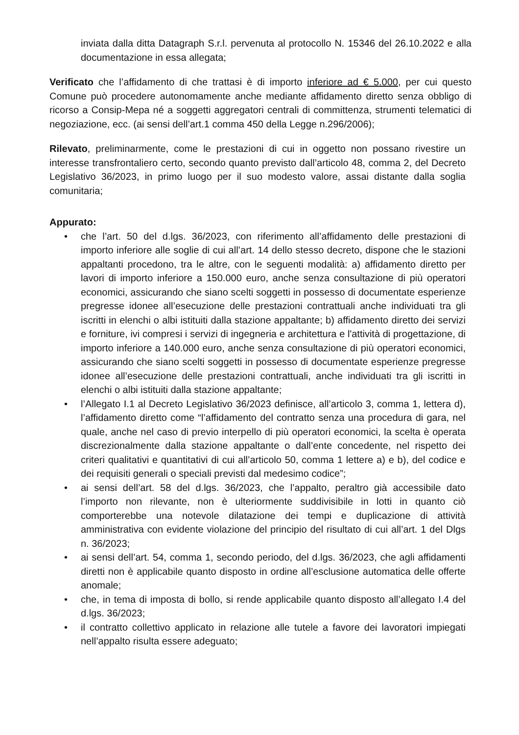inviata dalla ditta Datagraph S.r.l. pervenuta al protocollo N. 15346 del 26.10.2022 e alla documentazione in essa allegata;
Verificato che l’affidamento di che trattasi è di importo inferiore ad € 5.000, per cui questo Comune può procedere autonomamente anche mediante affidamento diretto senza obbligo di ricorso a Consip-Mepa né a soggetti aggregatori centrali di committenza, strumenti telematici di negoziazione, ecc. (ai sensi dell’art.1 comma 450 della Legge n.296/2006);
Rilevato, preliminarmente, come le prestazioni di cui in oggetto non possano rivestire un interesse transfrontaliero certo, secondo quanto previsto dall’articolo 48, comma 2, del Decreto Legislativo 36/2023, in primo luogo per il suo modesto valore, assai distante dalla soglia comunitaria;
Appurato:
• che l’art. 50 del d.lgs. 36/2023, con riferimento all’affidamento delle prestazioni di importo inferiore alle soglie di cui all’art. 14 dello stesso decreto, dispone che le stazioni appaltanti procedono, tra le altre, con le seguenti modalità: a) affidamento diretto per lavori di importo inferiore a 150.000 euro, anche senza consultazione di più operatori economici, assicurando che siano scelti soggetti in possesso di documentate esperienze pregresse idonee all’esecuzione delle prestazioni contrattuali anche individuati tra gli iscritti in elenchi o albi istituiti dalla stazione appaltante; b) affidamento diretto dei servizi e forniture, ivi compresi i servizi di ingegneria e architettura e l'attività di progettazione, di importo inferiore a 140.000 euro, anche senza consultazione di più operatori economici, assicurando che siano scelti soggetti in possesso di documentate esperienze pregresse idonee all’esecuzione delle prestazioni contrattuali, anche individuati tra gli iscritti in elenchi o albi istituiti dalla stazione appaltante;
• l’Allegato I.1 al Decreto Legislativo 36/2023 definisce, all’articolo 3, comma 1, lettera d), l’affidamento diretto come “l’affidamento del contratto senza una procedura di gara, nel quale, anche nel caso di previo interpello di più operatori economici, la scelta è operata discrezionalmente dalla stazione appaltante o dall’ente concedente, nel rispetto dei criteri qualitativi e quantitativi di cui all’articolo 50, comma 1 lettere a) e b), del codice e dei requisiti generali o speciali previsti dal medesimo codice”;
• ai sensi dell’art. 58 del d.lgs. 36/2023, che l’appalto, peraltro già accessibile dato l’importo non rilevante, non è ulteriormente suddivisibile in lotti in quanto ciò comporterebbe una notevole dilatazione dei tempi e duplicazione di attività amministrativa con evidente violazione del principio del risultato di cui all’art. 1 del Dlgs n. 36/2023;
• ai sensi dell’art. 54, comma 1, secondo periodo, del d.lgs. 36/2023, che agli affidamenti diretti non è applicabile quanto disposto in ordine all’esclusione automatica delle offerte anomale;
• che, in tema di imposta di bollo, si rende applicabile quanto disposto all’allegato I.4 del d.lgs. 36/2023;
• il contratto collettivo applicato in relazione alle tutele a favore dei lavoratori impiegati nell’appalto risulta essere adeguato;